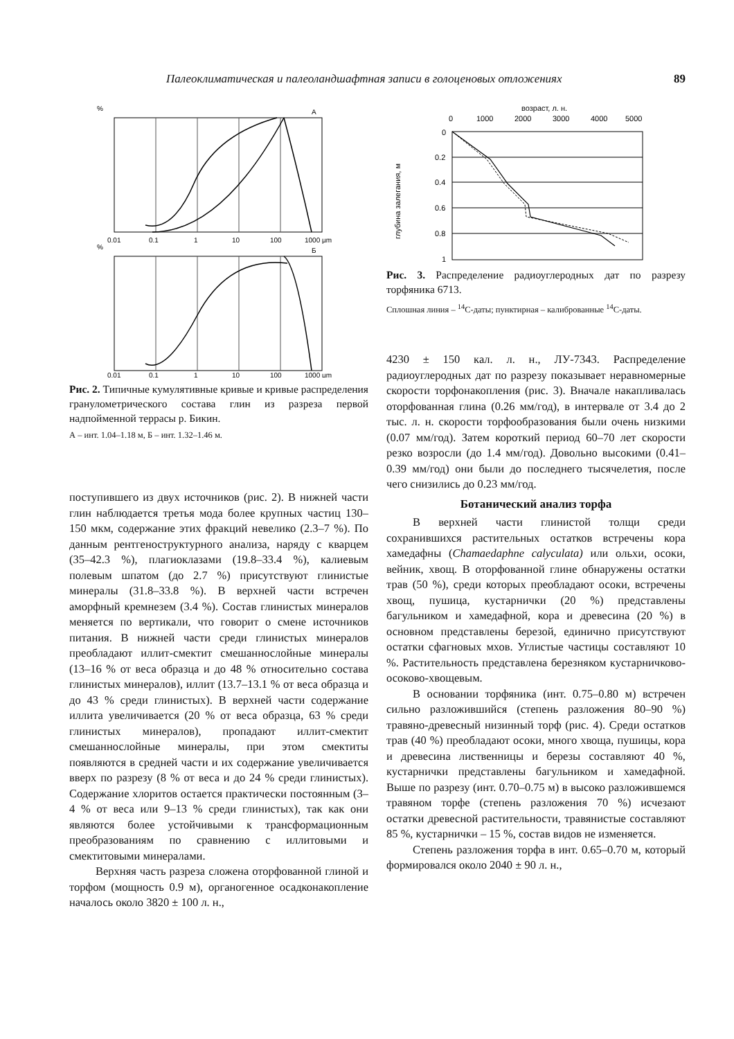Палеоклиматическая и палеоландшафтная записи в голоценовых отложениях 89
%
А
%
Б
0.01
0.1
1
10
100
1000 µm
0.01
0.1
1
10
100
1000 µm
Рис. 2. Типичные кумулятивные кривые и кривые распределения гранулометрического состава глин из разреза первой надпойменной террасы р. Бикин.
А – инт. 1.04–1.18 м, Б – инт. 1.32–1.46 м.
поступившего из двух источников (рис. 2). В нижней части глин наблюдается третья мода более крупных частиц 130–150 мкм, содержание этих фракций невелико (2.3–7 %). По данным рентгеноструктурного анализа, наряду с кварцем (35–42.3 %), плагиоклазами (19.8–33.4 %), калиевым полевым шпатом (до 2.7 %) присутствуют глинистые минералы (31.8–33.8 %). В верхней части встречен аморфный кремнезем (3.4 %). Состав глинистых минералов меняется по вертикали, что говорит о смене источников питания. В нижней части среди глинистых минералов преобладают иллит-смектит смешаннослойные минералы (13–16 % от веса образца и до 48 % относительно состава глинистых минералов), иллит (13.7–13.1 % от веса образца и до 43 % среди глинистых). В верхней части содержание иллита увеличивается (20 % от веса образца, 63 % среди глинистых минералов), пропадают иллит-смектит смешаннослойные минералы, при этом смектиты появляются в средней части и их содержание увеличивается вверх по разрезу (8 % от веса и до 24 % среди глинистых). Содержание хлоритов остается практически постоянным (3–4 % от веса или 9–13 % среди глинистых), так как они являются более устойчивыми к трансформационным преобразованиям по сравнению с иллитовыми и смектитовыми минералами.
Верхняя часть разреза сложена оторфованной глиной и торфом (мощность 0.9 м), органогенное осадконакопление началось около 3820 ± 100 л. н.,
возраст, л. н.
0
1000
2000
3000
4000
5000
0
0.2
0.4
0.6
0.8
1
глубина залегания, м
Рис. 3. Распределение радиоуглеродных дат по разрезу торфяника 6713.
Сплошная линия – <sup>14</sup>С-даты; пунктирная – калиброванные <sup>14</sup>С-даты.
4230 ± 150 кал. л. н., ЛУ-7343. Распределение радиоуглеродных дат по разрезу показывает неравномерные скорости торфонакопления (рис. 3). Вначале накапливалась оторфованная глина (0.26 мм/год), в интервале от 3.4 до 2 тыс. л. н. скорости торфообразования были очень низкими (0.07 мм/год). Затем короткий период 60–70 лет скорости резко возросли (до 1.4 мм/год). Довольно высокими (0.41–0.39 мм/год) они были до последнего тысячелетия, после чего снизились до 0.23 мм/год.
Ботанический анализ торфа
В верхней части глинистой толщи среди сохранившихся растительных остатков встречены кора хамедафны (Chamaedaphne calyculata) или ольхи, осоки, вейник, хвощ. В оторфованной глине обнаружены остатки трав (50 %), среди которых преобладают осоки, встречены хвощ, пушица, кустарнички (20 %) представлены багульником и хамедафной, кора и древесина (20 %) в основном представлены березой, единично присутствуют остатки сфагновых мхов. Углистые частицы составляют 10 %. Растительность представлена березняком кустарничково-осоково-хвощевым.
В основании торфяника (инт. 0.75–0.80 м) встречен сильно разложившийся (степень разложения 80–90 %) травяно-древесный низинный торф (рис. 4). Среди остатков трав (40 %) преобладают осоки, много хвоща, пушицы, кора и древесина лиственницы и березы составляют 40 %, кустарнички представлены багульником и хамедафной. Выше по разрезу (инт. 0.70–0.75 м) в высоко разложившемся травяном торфе (степень разложения 70 %) исчезают остатки древесной растительности, травянистые составляют 85 %, кустарнички – 15 %, состав видов не изменяется.
Степень разложения торфа в инт. 0.65–0.70 м, который формировался около 2040 ± 90 л. н.,